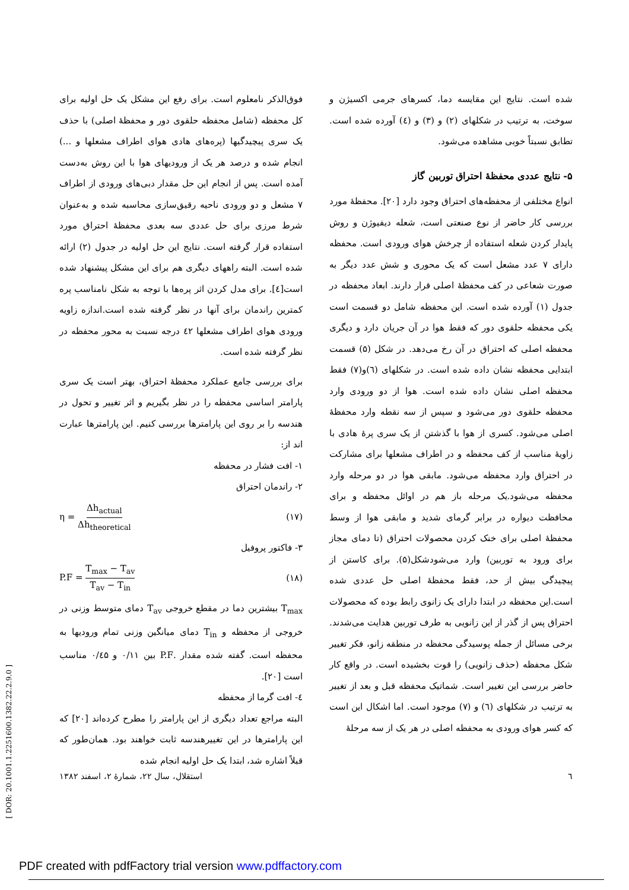شده است. نتایج این مقایسه دما، کسرهای جرمی اکسیژن و سوخت، به ترتیب در شکلهای (۲) و (۳) و (٤) آورده شده است. تطابق نسبتاً خوبی مشاهده می‌شود.
۵- نتایج عددی محفظهٔ احتراق توربین گاز
انواع مختلفی از محفظه‌های احتراق وجود دارد [۲۰]. محفظهٔ مورد بررسی کار حاضر از نوع صنعتی است، شعله دیفیوژن و روش پایدار کردن شعله استفاده از چرخش هوای ورودی است. محفظه دارای ۷ عدد مشعل است که یک محوری و شش عدد دیگر به صورت شعاعی در کف محفظهٔ اصلی قرار دارند. ابعاد محفظه در جدول (۱) آورده شده است. این محفظه شامل دو قسمت است یکی محفظه حلقوی دور که فقط هوا در آن جریان دارد و دیگری محفظه اصلی که احتراق در آن رخ می‌دهد. در شکل (۵) قسمت ابتدایی محفظه نشان داده شده است. در شکلهای (٦)و(۷) فقط محفظه اصلی نشان داده شده است. هوا از دو ورودی وارد محفظه حلقوی دور می‌شود و سپس از سه نقطه وارد محفظهٔ اصلی می‌شود. کسری از هوا با گذشتن از یک سری پرهٔ هادی با زاویهٔ مناسب از کف محفظه و در اطراف مشعلها برای مشارکت در احتراق وارد محفظه می‌شود. مابقی هوا در دو مرحله وارد محفظه می‌شود.یک مرحله باز هم در اوائل محفظه و برای محافظت دیواره در برابر گرمای شدید و مابقی هوا از وسط محفظهٔ اصلی برای خنک کردن محصولات احتراق (تا دمای مجاز برای ورود به توربین) وارد می‌شودشکل(۵). برای کاستن از پیچیدگی بیش از حد، فقط محفظهٔ اصلی حل عددی شده است.این محفظه در ابتدا دارای یک زانوی رابط بوده که محصولات احتراق پس از گذر از این زانویی به طرف توربین هدایت می‌شدند. برخی مسائل از جمله پوسیدگی محفظه در منطقه زانو، فکر تغییر شکل محفظه (حذف زانویی) را قوت بخشیده است. در واقع کار حاضر بررسی این تغییر است. شماتیک محفظه قبل و بعد از تغییر به ترتیب در شکلهای (٦) و (۷) موجود است. اما اشکال این است که کسر هوای ورودی به محفظه اصلی در هر یک از سه مرحلهٔ
فوق‌الذکر نامعلوم است. برای رفع این مشکل یک حل اولیه برای کل محفظه (شامل محفظه حلقوی دور و محفظهٔ اصلی) با حذف یک سری پیچیدگیها (پره‌های هادی هوای اطراف مشعلها و ...) انجام شده و درصد هر یک از ورودیهای هوا با این روش به‌دست آمده است. پس از انجام این حل مقدار دبی‌های ورودی از اطراف ۷ مشعل و دو ورودی ناحیه رقیق‌سازی محاسبه شده و به‌عنوان شرط مرزی برای حل عددی سه بعدی محفظهٔ احتراق مورد استفاده قرار گرفته است. نتایج این حل اولیه در جدول (۲) ارائه شده است. البته راههای دیگری هم برای این مشکل پیشنهاد شده است[٤]. برای مدل کردن اثر پره‌ها با توجه به شکل نامناسب پره کمترین راندمان برای آنها در نظر گرفته شده است.اندازه زاویه ورودی هوای اطراف مشعلها ٤۲ درجه نسبت به محور محفظه در نظر گرفته شده است.
برای بررسی جامع عملکرد محفظهٔ احتراق، بهتر است یک سری پارامتر اساسی محفظه را در نظر بگیریم و اثر تغییر و تحول در هندسه را بر روی این پارامترها بررسی کنیم. این پارامترها عبارت اند از:
۱- افت فشار در محفظه
۲- راندمان احتراق
η = Δh<sub>actual</sub> Δh<sub>theoretical</sub> (۱۷)
۳- فاکتور پروفیل
P.F = T<sub>max</sub> − T<sub>av</sub> T<sub>av</sub> − T<sub>in</sub> (۱۸)
T<sub>max</sub> بیشترین دما در مقطع خروجی T<sub>av</sub> دمای متوسط وزنی در خروجی از محفظه و T<sub>in</sub> دمای میانگین وزنی تمام ورودیها به محفظه است. گفته شده مقدار .P.F بین ۰/۱۱ و ۰/٤۵ مناسب است [۲۰].
٤- افت گرما از محفظه
البته مراجع تعداد دیگری از این پارامتر را مطرح کرده‌اند [۲۰] که این پارامترها در این تغییرهندسه ثابت خواهند بود. همان‌طور که قبلاً اشاره شد، ابتدا یک حل اولیه انجام شده
٦ استقلال، سال ۲۲، شمارهٔ ۲، اسفند ۱۳۸۲
[ DOR: 20.1001.1.2251600.1382.22.2.9.0 ]
PDF created with pdfFactory trial version www.pdffactory.com